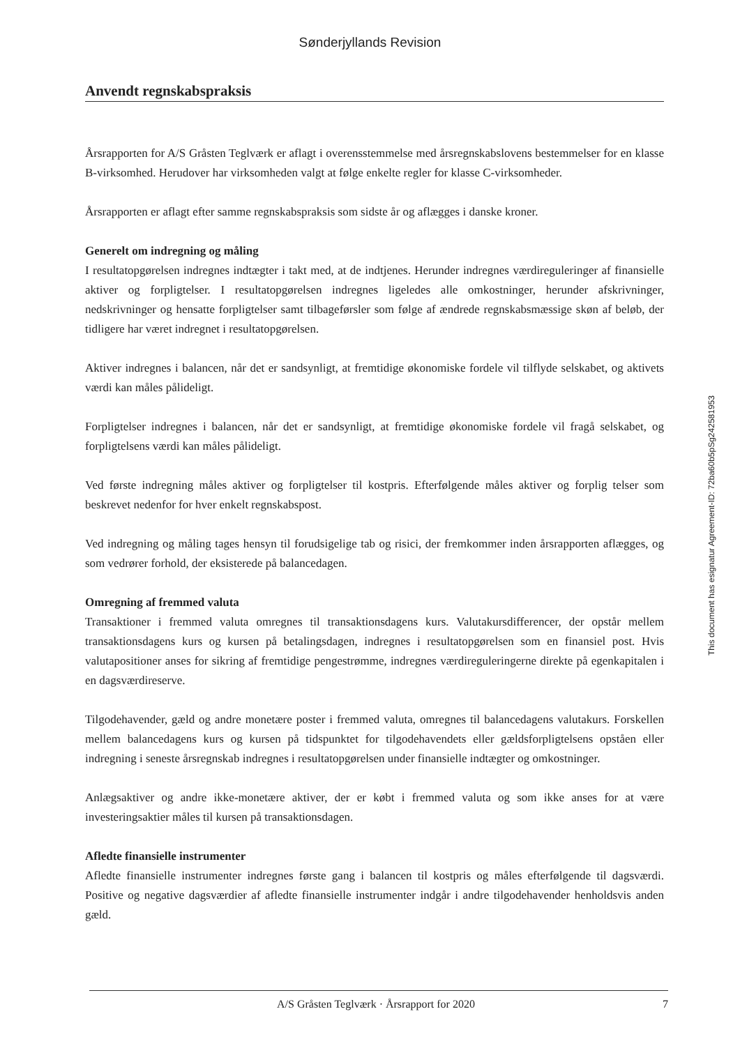Sønderjyllands Revision
Anvendt regnskabspraksis
Årsrapporten for A/S Gråsten Teglværk er aflagt i overensstemmelse med årsregnskabslovens bestemmelser for en klasse B-virksomhed. Herudover har virksomheden valgt at følge enkelte regler for klasse C-virksomheder.
Årsrapporten er aflagt efter samme regnskabspraksis som sidste år og aflægges i danske kroner.
Generelt om indregning og måling
I resultatopgørelsen indregnes indtægter i takt med, at de indtjenes. Herunder indregnes værdireguleringer af finansielle aktiver og forpligtelser. I resultatopgørelsen indregnes ligeledes alle omkostninger, herunder afskrivninger, nedskrivninger og hensatte forpligtelser samt tilbageførsler som følge af ændrede regnskabsmæssige skøn af beløb, der tidligere har været indregnet i resultatopgørelsen.
Aktiver indregnes i balancen, når det er sandsynligt, at fremtidige økonomiske fordele vil tilflyde selskabet, og aktivets værdi kan måles pålideligt.
Forpligtelser indregnes i balancen, når det er sandsynligt, at fremtidige økonomiske fordele vil fragå selskabet, og forpligtelsens værdi kan måles pålideligt.
Ved første indregning måles aktiver og forpligtelser til kostpris. Efterfølgende måles aktiver og forplig telser som beskrevet nedenfor for hver enkelt regnskabspost.
Ved indregning og måling tages hensyn til forudsigelige tab og risici, der fremkommer inden årsrapporten aflægges, og som vedrører forhold, der eksisterede på balancedagen.
Omregning af fremmed valuta
Transaktioner i fremmed valuta omregnes til transaktionsdagens kurs. Valutakursdifferencer, der opstår mellem transaktionsdagens kurs og kursen på betalingsdagen, indregnes i resultatopgørelsen som en finansiel post. Hvis valutapositioner anses for sikring af fremtidige pengestrømme, indregnes værdireguleringerne direkte på egenkapitalen i en dagsværdireserve.
Tilgodehavender, gæld og andre monetære poster i fremmed valuta, omregnes til balancedagens valutakurs. Forskellen mellem balancedagens kurs og kursen på tidspunktet for tilgodehavendets eller gældsforpligtelsens opståen eller indregning i seneste årsregnskab indregnes i resultatopgørelsen under finansielle indtægter og omkostninger.
Anlægsaktiver og andre ikke-monetære aktiver, der er købt i fremmed valuta og som ikke anses for at være investeringsaktier måles til kursen på transaktionsdagen.
Afledte finansielle instrumenter
Afledte finansielle instrumenter indregnes første gang i balancen til kostpris og måles efterfølgende til dagsværdi. Positive og negative dagsværdier af afledte finansielle instrumenter indgår i andre tilgodehavender henholdsvis anden gæld.
This document has esignatur Agreement-ID: 72ba60b5pSg242581953
A/S Gråsten Teglværk · Årsrapport for 2020
7